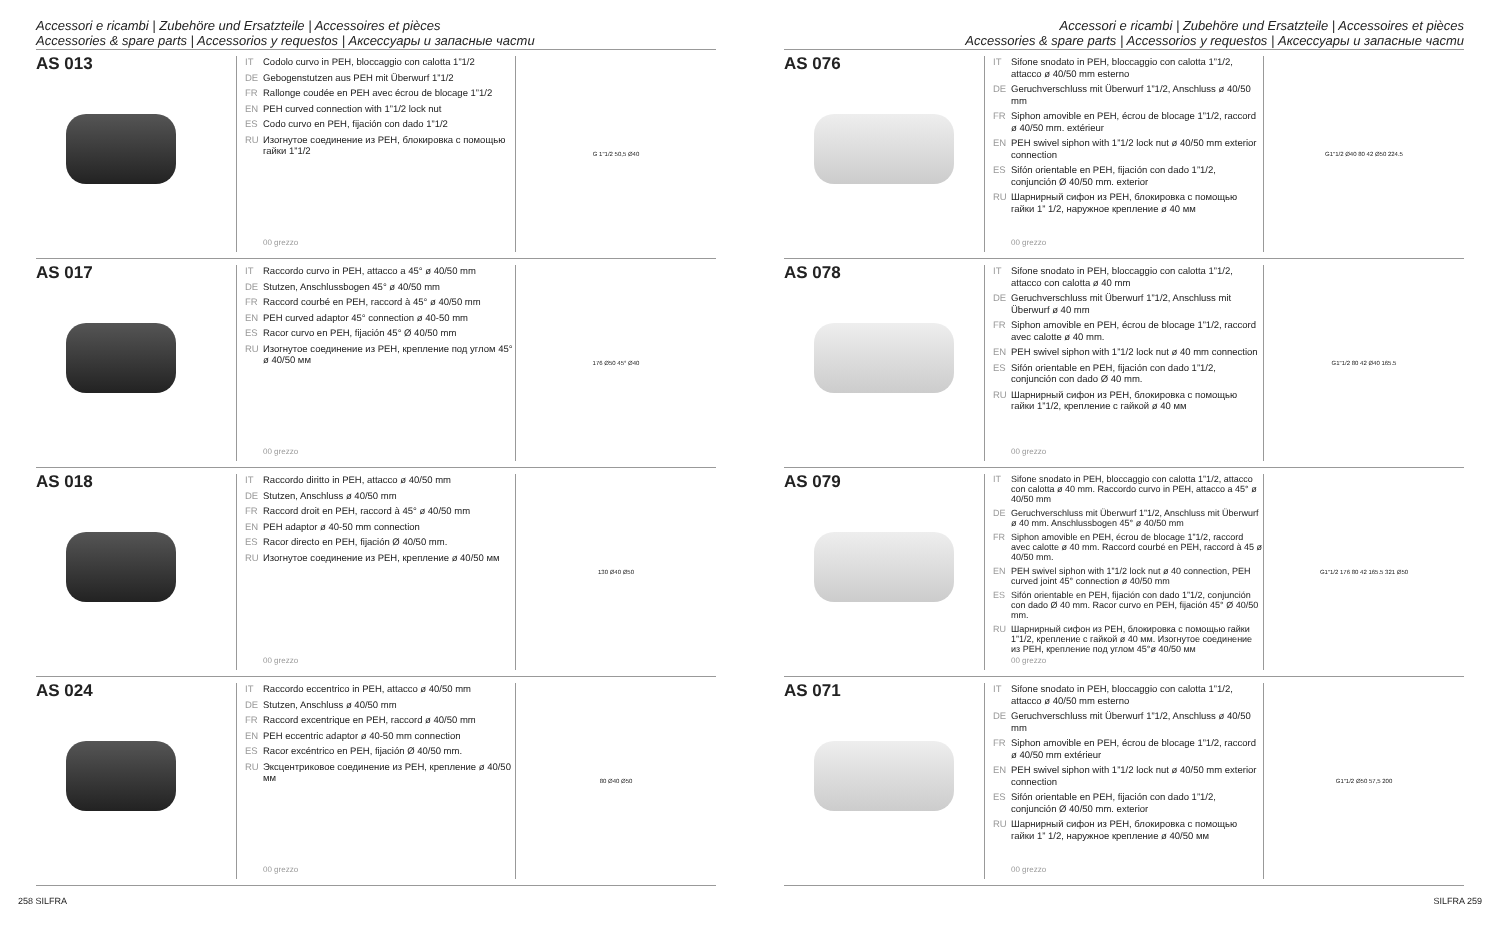Accessori e ricambi | Zubehöre und Ersatzteile | Accessoires et pièces
Accessories & spare parts | Accessorios y requestos | Аксессуары и запасные части
AS 013
IT Codolo curvo in PEH, bloccaggio con calotta 1”1/2
DE Gebogenstutzen aus PEH mit Überwurf 1”1/2
FR Rallonge coudée en PEH avec écrou de blocage 1”1/2
EN PEH curved connection with 1”1/2 lock nut
ES Codo curvo en PEH, fijación con dado 1”1/2
RU Изогнутое соединение из PEH, блокировка с помощью гайки 1”1/2
00 grezzo
G 1"1/2 50,5 Ø40
AS 017
IT Raccordo curvo in PEH, attacco a 45° ø 40/50 mm
DE Stutzen, Anschlussbogen 45° ø 40/50 mm
FR Raccord courbé en PEH, raccord à 45° ø 40/50 mm
EN PEH curved adaptor 45° connection ø 40-50 mm
ES Racor curvo en PEH, fijación 45° Ø 40/50 mm
RU Изогнутое соединение из PEH, крепление под углом 45° ø 40/50 мм
00 grezzo
176 Ø50 45° Ø40
AS 018
IT Raccordo diritto in PEH, attacco ø 40/50 mm
DE Stutzen, Anschluss ø 40/50 mm
FR Raccord droit en PEH, raccord à 45° ø 40/50 mm
EN PEH adaptor ø 40-50 mm connection
ES Racor directo en PEH, fijación Ø 40/50 mm.
RU Изогнутое соединение из PEH, крепление ø 40/50 мм
00 grezzo
130 Ø40 Ø50
AS 024
IT Raccordo eccentrico in PEH, attacco ø 40/50 mm
DE Stutzen, Anschluss ø 40/50 mm
FR Raccord excentrique en PEH, raccord ø 40/50 mm
EN PEH eccentric adaptor ø 40-50 mm connection
ES Racor excéntrico en PEH, fijación Ø 40/50 mm.
RU Эксцентриковое соединение из PEH, крепление ø 40/50 мм
00 grezzo
80 Ø40 Ø50
Accessori e ricambi | Zubehöre und Ersatzteile | Accessoires et pièces
Accessories & spare parts | Accessorios y requestos | Аксессуары и запасные части
AS 076
IT Sifone snodato in PEH, bloccaggio con calotta 1”1/2, attacco ø 40/50 mm esterno
DE Geruchverschluss mit Überwurf 1”1/2, Anschluss ø 40/50 mm
FR Siphon amovible en PEH, écrou de blocage 1”1/2, raccord ø 40/50 mm. extérieur
EN PEH swivel siphon with 1”1/2 lock nut ø 40/50 mm exterior connection
ES Sifón orientable en PEH, fijación con dado 1”1/2, conjunción Ø 40/50 mm. exterior
RU Шарнирный сифон из PEH, блокировка с помощью гайки 1” 1/2, наружное крепление ø 40 мм
00 grezzo
G1"1/2 Ø40 80 42 Ø50 224.5
AS 078
IT Sifone snodato in PEH, bloccaggio con calotta 1”1/2, attacco con calotta ø 40 mm
DE Geruchverschluss mit Überwurf 1”1/2, Anschluss mit Überwurf ø 40 mm
FR Siphon amovible en PEH, écrou de blocage 1”1/2, raccord avec calotte ø 40 mm.
EN PEH swivel siphon with 1”1/2 lock nut ø 40 mm connection
ES Sifón orientable en PEH, fijación con dado 1”1/2, conjunción con dado Ø 40 mm.
RU Шарнирный сифон из PEH, блокировка с помощью гайки 1”1/2, крепление с гайкой ø 40 мм
00 grezzo
G1"1/2 80 42 Ø40 165.5
AS 079
IT Sifone snodato in PEH, bloccaggio con calotta 1”1/2, attacco con calotta ø 40 mm. Raccordo curvo in PEH, attacco a 45° ø 40/50 mm
DE Geruchverschluss mit Überwurf 1”1/2, Anschluss mit Überwurf ø 40 mm. Anschlussbogen 45° ø 40/50 mm
FR Siphon amovible en PEH, écrou de blocage 1”1/2, raccord avec calotte ø 40 mm. Raccord courbé en PEH, raccord à 45 ø 40/50 mm.
EN PEH swivel siphon with 1”1/2 lock nut ø 40 connection, PEH curved joint 45° connection ø 40/50 mm
ES Sifón orientable en PEH, fijación con dado 1”1/2, conjunción con dado Ø 40 mm. Racor curvo en PEH, fijación 45° Ø 40/50 mm.
RU Шарнирный сифон из PEH, блокировка с помощью гайки 1”1/2, крепление с гайкой ø 40 мм. Изогнутое соединение из PEH, крепление под углом 45°ø 40/50 мм
00 grezzo
G1"1/2 176 80 42 165.5 321 Ø50
AS 071
IT Sifone snodato in PEH, bloccaggio con calotta 1”1/2, attacco ø 40/50 mm esterno
DE Geruchverschluss mit Überwurf 1”1/2, Anschluss ø 40/50 mm
FR Siphon amovible en PEH, écrou de blocage 1”1/2, raccord ø 40/50 mm extérieur
EN PEH swivel siphon with 1”1/2 lock nut ø 40/50 mm exterior connection
ES Sifón orientable en PEH, fijación con dado 1”1/2, conjunción Ø 40/50 mm. exterior
RU Шарнирный сифон из PEH, блокировка с помощью гайки 1” 1/2, наружное крепление ø 40/50 мм
00 grezzo
G1"1/2 Ø50 57,5 200
258 SILFRA SILFRA 259